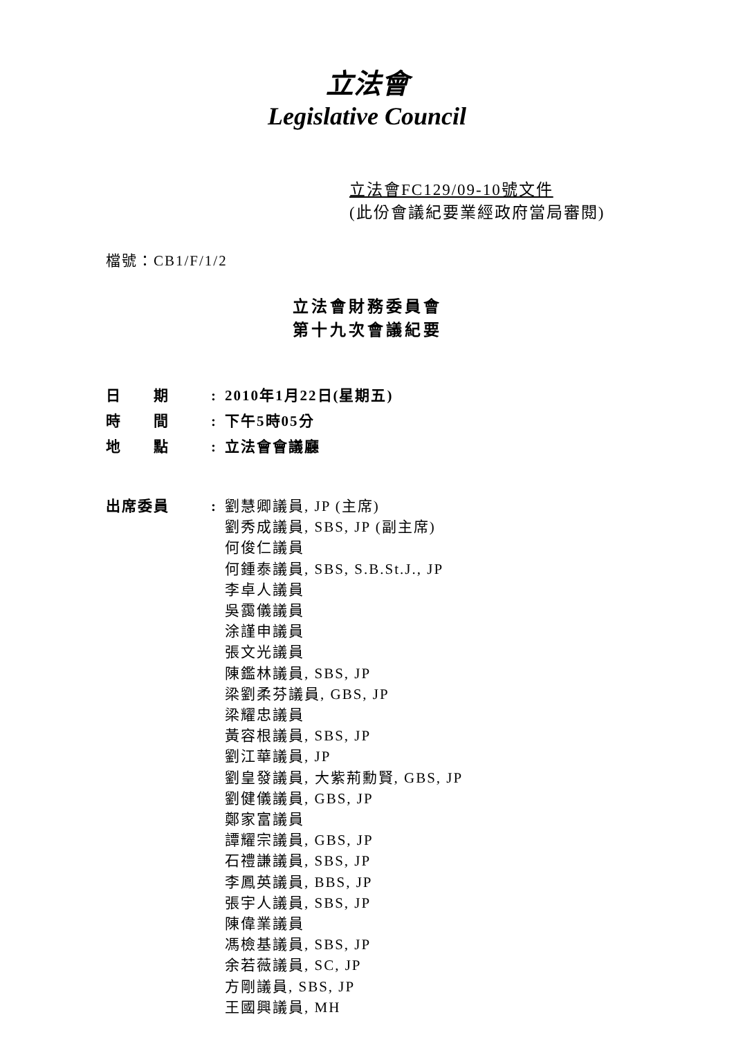立法會
Legislative Council
立法會FC129/09-10號文件
(此份會議紀要業經政府當局審閱)
檔號：CB1/F/1/2
立法會財務委員會
第十九次會議紀要
| 日 期 | : | 2010年1月22日(星期五) |
| 時 間 | : | 下午5時05分 |
| 地 點 | : | 立法會會議廳 |
| 出席委員 | : | 劉慧卿議員, JP (主席) 劉秀成議員, SBS, JP (副主席) 何俊仁議員 何鍾泰議員, SBS, S.B.St.J., JP 李卓人議員 吳靄儀議員 涂謹申議員 張文光議員 陳鑑林議員, SBS, JP 梁劉柔芬議員, GBS, JP 梁耀忠議員 黃容根議員, SBS, JP 劉江華議員, JP 劉皇發議員, 大紫荊勳賢, GBS, JP 劉健儀議員, GBS, JP 鄭家富議員 譚耀宗議員, GBS, JP 石禮謙議員, SBS, JP 李鳳英議員, BBS, JP 張宇人議員, SBS, JP 陳偉業議員 馮檢基議員, SBS, JP 余若薇議員, SC, JP 方剛議員, SBS, JP 王國興議員, MH |